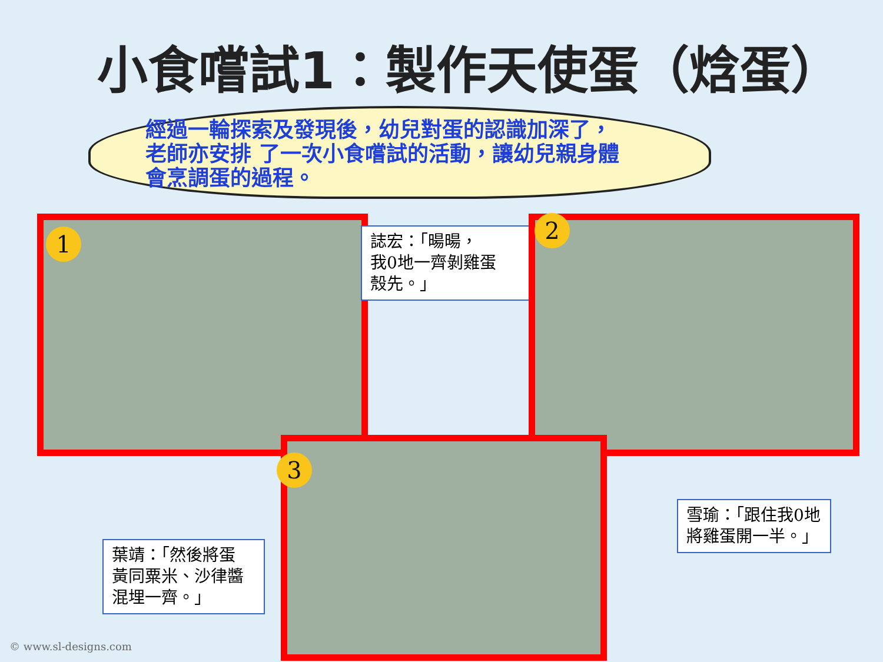小食嚐試1：製作天使蛋（焓蛋）
經過一輪探索及發現後，幼兒對蛋的認識加深了，
老師亦安排 了一次小食嚐試的活動，讓幼兒親身體
會烹調蛋的過程。
1
誌宏：「暘暘，
我0地一齊剝雞蛋
殼先。」
2
3
雪瑜：「跟住我0地
將雞蛋開一半。」
葉靖：「然後將蛋
黃同粟米、沙律醬
混埋一齊。」
© www.sl-designs.com